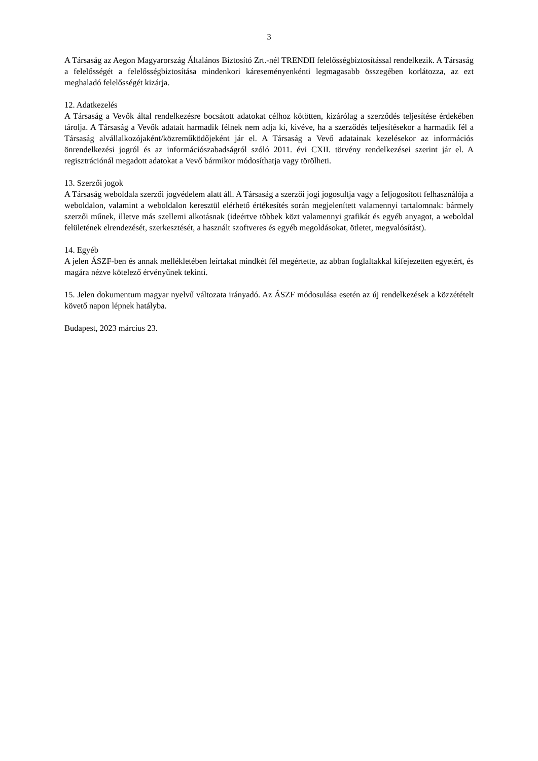3
A Társaság az Aegon Magyarország Általános Biztosító Zrt.-nél TRENDII felelősségbiztosítással rendelkezik. A Társaság a felelősségét a felelősségbiztosítása mindenkori káreseményenkénti legmagasabb összegében korlátozza, az ezt meghaladó felelősségét kizárja.
12. Adatkezelés
A Társaság a Vevők által rendelkezésre bocsátott adatokat célhoz kötötten, kizárólag a szerződés teljesítése érdekében tárolja. A Társaság a Vevők adatait harmadik félnek nem adja ki, kivéve, ha a szerződés teljesítésekor a harmadik fél a Társaság alvállalkozójaként/közreműködőjeként jár el. A Társaság a Vevő adatainak kezelésekor az információs önrendelkezési jogról és az információszabadságról szóló 2011. évi CXII. törvény rendelkezései szerint jár el. A regisztrációnál megadott adatokat a Vevő bármikor módosíthatja vagy törölheti.
13. Szerzői jogok
A Társaság weboldala szerzői jogvédelem alatt áll. A Társaság a szerzői jogi jogosultja vagy a feljogosított felhasználója a weboldalon, valamint a weboldalon keresztül elérhető értékesítés során megjelenített valamennyi tartalomnak: bármely szerzői műnek, illetve más szellemi alkotásnak (ideértve többek közt valamennyi grafikát és egyéb anyagot, a weboldal felületének elrendezését, szerkesztését, a használt szoftveres és egyéb megoldásokat, ötletet, megvalósítást).
14. Egyéb
A jelen ÁSZF-ben és annak mellékletében leírtakat mindkét fél megértette, az abban foglaltakkal kifejezetten egyetért, és magára nézve kötelező érvényűnek tekinti.
15. Jelen dokumentum magyar nyelvű változata irányadó. Az ÁSZF módosulása esetén az új rendelkezések a közzétételt követő napon lépnek hatályba.
Budapest, 2023 március 23.